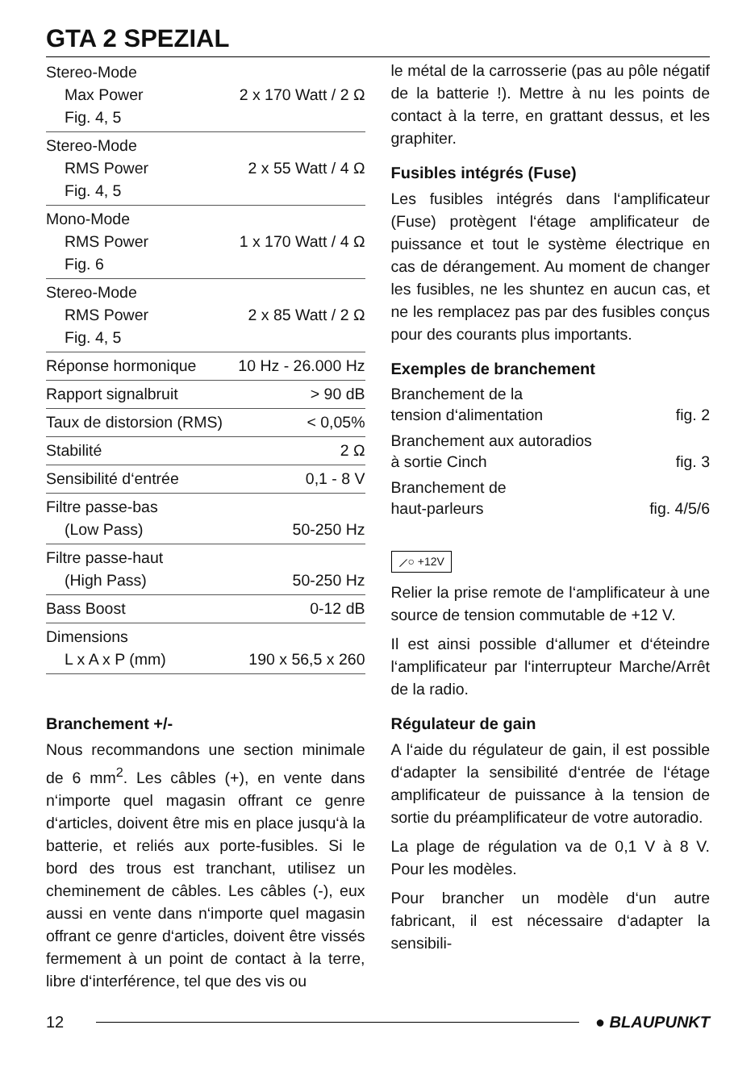GTA 2 SPEZIAL
| Stereo-Mode Max Power Fig. 4, 5 | 2 x 170 Watt / 2 Ω |
| Stereo-Mode RMS Power Fig. 4, 5 | 2 x 55 Watt / 4 Ω |
| Mono-Mode RMS Power Fig. 6 | 1 x 170 Watt / 4 Ω |
| Stereo-Mode RMS Power Fig. 4, 5 | 2 x 85 Watt / 2 Ω |
| Réponse hormonique | 10 Hz - 26.000 Hz |
| Rapport signalbruit | > 90 dB |
| Taux de distorsion (RMS) | < 0,05% |
| Stabilité | 2 Ω |
| Sensibilité d‘entrée | 0,1 - 8 V |
| Filtre passe-bas (Low Pass) | 50-250 Hz |
| Filtre passe-haut (High Pass) | 50-250 Hz |
| Bass Boost | 0-12 dB |
| Dimensions L x A x P (mm) | 190 x 56,5 x 260 |
Branchement +/-
Nous recommandons une section minimale de 6 mm<sup>2</sup>. Les câbles (+), en vente dans n‘importe quel magasin offrant ce genre d‘articles, doivent être mis en place jusqu‘à la batterie, et reliés aux porte-fusibles. Si le bord des trous est tranchant, utilisez un cheminement de câbles. Les câbles (-), eux aussi en vente dans n‘importe quel magasin offrant ce genre d‘articles, doivent être vissés fermement à un point de contact à la terre, libre d‘interférence, tel que des vis ou
le métal de la carrosserie (pas au pôle négatif de la batterie !). Mettre à nu les points de contact à la terre, en grattant dessus, et les graphiter.
Fusibles intégrés (Fuse)
Les fusibles intégrés dans l‘amplificateur (Fuse) protègent l‘étage amplificateur de puissance et tout le système électrique en cas de dérangement. Au moment de changer les fusibles, ne les shuntez en aucun cas, et ne les remplacez pas par des fusibles conçus pour des courants plus importants.
Exemples de branchement
| Branchement de la tension d‘alimentation | fig. 2 |
| Branchement aux autoradios à sortie Cinch | fig. 3 |
| Branchement de haut-parleurs | fig. 4/5/6 |
⟋○ +12V
Relier la prise remote de l‘amplificateur à une source de tension commutable de +12 V.
Il est ainsi possible d‘allumer et d‘éteindre l‘amplificateur par l‘interrupteur Marche/Arrêt de la radio.
Régulateur de gain
A l‘aide du régulateur de gain, il est possible d‘adapter la sensibilité d‘entrée de l‘étage amplificateur de puissance à la tension de sortie du préamplificateur de votre autoradio.
La plage de régulation va de 0,1 V à 8 V. Pour les modèles.
Pour brancher un modèle d‘un autre fabricant, il est nécessaire d‘adapter la sensibili-
12 ● BLAUPUNKT